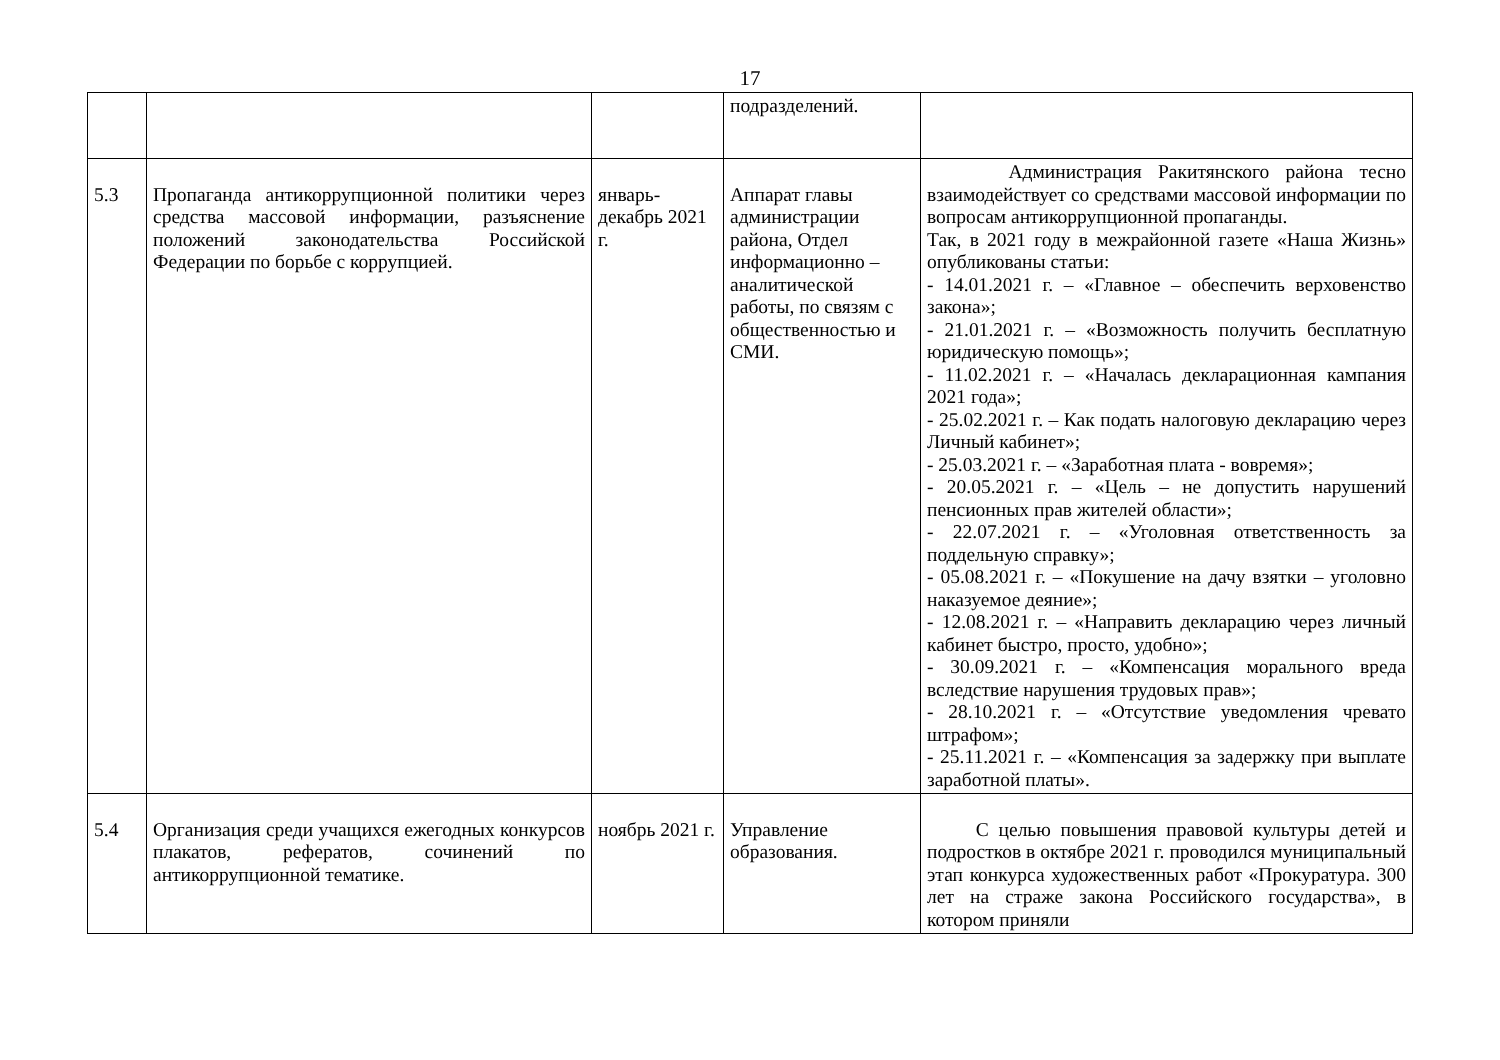17
| | | | подразделений. | |
| 5.3 | Пропаганда антикоррупционной политики через средства массовой информации, разъяснение положений законодательства Российской Федерации по борьбе с коррупцией. | январь-декабрь 2021 г. | Аппарат главы администрации района, Отдел информационно – аналитической работы, по связям с общественностью и СМИ. | Администрация Ракитянского района тесно взаимодействует со средствами массовой информации по вопросам антикоррупционной пропаганды. Так, в 2021 году в межрайонной газете «Наша Жизнь» опубликованы статьи: - 14.01.2021 г. – «Главное – обеспечить верховенство закона»; - 21.01.2021 г. – «Возможность получить бесплатную юридическую помощь»; - 11.02.2021 г. – «Началась декларационная кампания 2021 года»; - 25.02.2021 г. – Как подать налоговую декларацию через Личный кабинет»; - 25.03.2021 г. – «Заработная плата - вовремя»; - 20.05.2021 г. – «Цель – не допустить нарушений пенсионных прав жителей области»; - 22.07.2021 г. – «Уголовная ответственность за поддельную справку»; - 05.08.2021 г. – «Покушение на дачу взятки – уголовно наказуемое деяние»; - 12.08.2021 г. – «Направить декларацию через личный кабинет быстро, просто, удобно»; - 30.09.2021 г. – «Компенсация морального вреда вследствие нарушения трудовых прав»; - 28.10.2021 г. – «Отсутствие уведомления чревато штрафом»; - 25.11.2021 г. – «Компенсация за задержку при выплате заработной платы». |
| 5.4 | Организация среди учащихся ежегодных конкурсов плакатов, рефератов, сочинений по антикоррупционной тематике. | ноябрь 2021 г. | Управление образования. | С целью повышения правовой культуры детей и подростков в октябре 2021 г. проводился муниципальный этап конкурса художественных работ «Прокуратура. 300 лет на страже закона Российского государства», в котором приняли |